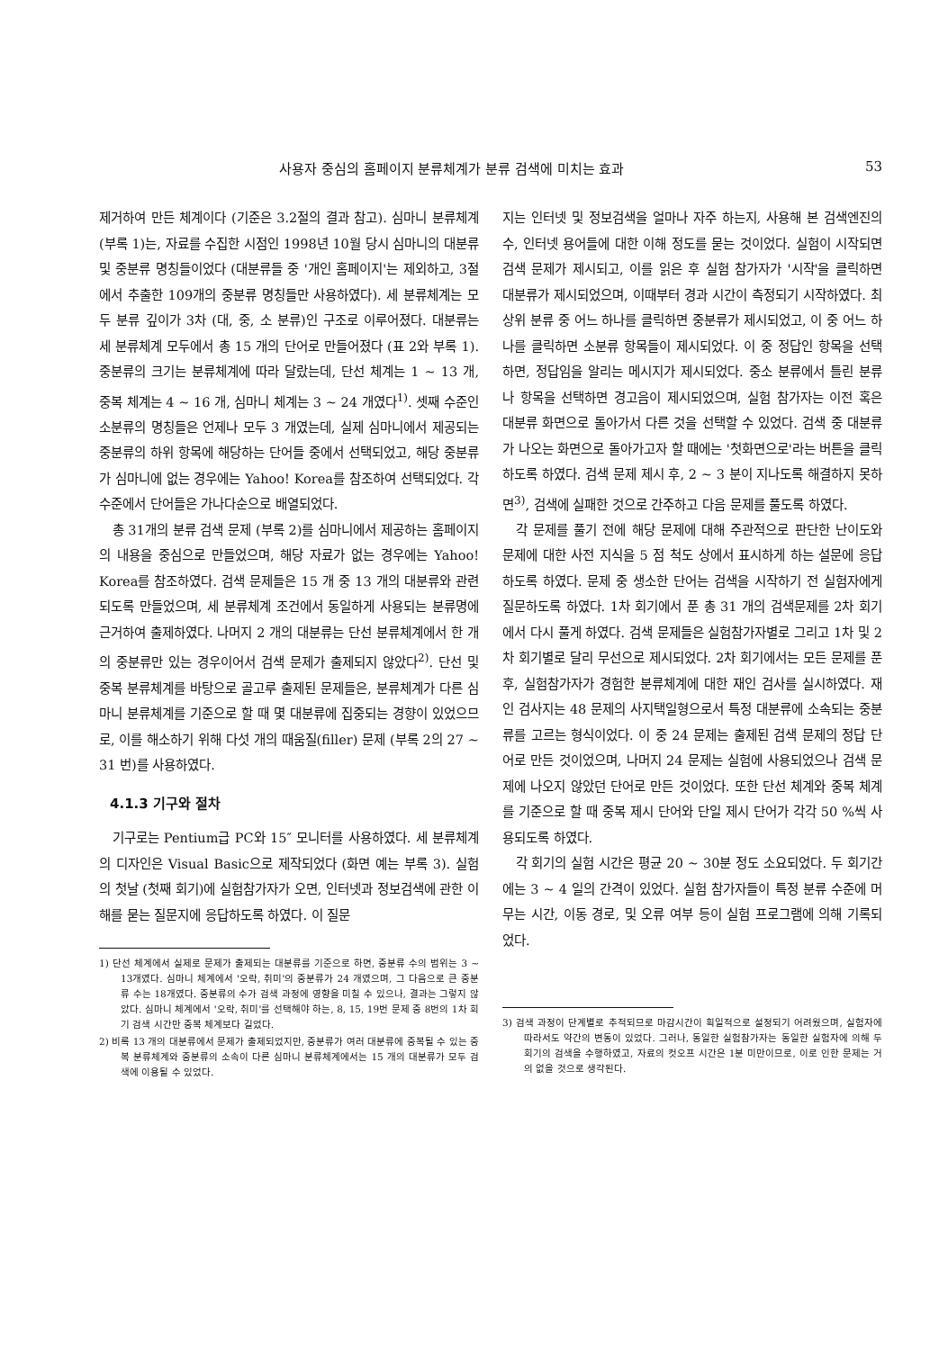사용자 중심의 홈페이지 분류체계가 분류 검색에 미치는 효과 53
제거하여 만든 체계이다 (기준은 3.2절의 결과 참고). 심마니 분류체계 (부록 1)는, 자료를 수집한 시점인 1998년 10월 당시 심마니의 대분류 및 중분류 명칭들이었다 (대분류들 중 '개인 홈페이지'는 제외하고, 3절에서 추출한 109개의 중분류 명칭들만 사용하였다). 세 분류체계는 모두 분류 깊이가 3차 (대, 중, 소 분류)인 구조로 이루어졌다. 대분류는 세 분류체계 모두에서 총 15 개의 단어로 만들어졌다 (표 2와 부록 1). 중분류의 크기는 분류체계에 따라 달랐는데, 단선 체계는 1 ~ 13 개, 중복 체계는 4 ~ 16 개, 심마니 체계는 3 ~ 24 개였다<sup>1)</sup>. 셋째 수준인 소분류의 명칭들은 언제나 모두 3 개였는데, 실제 심마니에서 제공되는 중분류의 하위 항목에 해당하는 단어들 중에서 선택되었고, 해당 중분류가 심마니에 없는 경우에는 Yahoo! Korea를 참조하여 선택되었다. 각 수준에서 단어들은 가나다순으로 배열되었다.
총 31개의 분류 검색 문제 (부록 2)를 심마니에서 제공하는 홈페이지의 내용을 중심으로 만들었으며, 해당 자료가 없는 경우에는 Yahoo! Korea를 참조하였다. 검색 문제들은 15 개 중 13 개의 대분류와 관련되도록 만들었으며, 세 분류체계 조건에서 동일하게 사용되는 분류명에 근거하여 출제하였다. 나머지 2 개의 대분류는 단선 분류체계에서 한 개의 중분류만 있는 경우이어서 검색 문제가 출제되지 않았다<sup>2)</sup>. 단선 및 중복 분류체계를 바탕으로 골고루 출제된 문제들은, 분류체계가 다른 심마니 분류체계를 기준으로 할 때 몇 대분류에 집중되는 경향이 있었으므로, 이를 해소하기 위해 다섯 개의 때움질(filler) 문제 (부록 2의 27 ~ 31 번)를 사용하였다.
4.1.3 기구와 절차
기구로는 Pentium급 PC와 15″ 모니터를 사용하였다. 세 분류체계의 디자인은 Visual Basic으로 제작되었다 (화면 예는 부록 3). 실험의 첫날 (첫째 회기)에 실험참가자가 오면, 인터넷과 정보검색에 관한 이해를 묻는 질문지에 응답하도록 하였다. 이 질문
1) 단선 체계에서 실제로 문제가 출제되는 대분류를 기준으로 하면, 중분류 수의 범위는 3 ~ 13개였다. 심마니 체계에서 '오락, 취미'의 중분류가 24 개였으며, 그 다음으로 큰 중분류 수는 18개였다. 중분류의 수가 검색 과정에 영향을 미칠 수 있으나, 결과는 그렇지 않았다. 심마니 체계에서 '오락, 취미'를 선택해야 하는, 8, 15, 19번 문제 중 8번의 1차 회기 검색 시간만 중복 체계보다 길었다.
2) 비록 13 개의 대분류에서 문제가 출제되었지만, 중분류가 여러 대분류에 중복될 수 있는 중복 분류체계와 중분류의 소속이 다른 심마니 분류체계에서는 15 개의 대분류가 모두 검색에 이용될 수 있었다.
지는 인터넷 및 정보검색을 얼마나 자주 하는지, 사용해 본 검색엔진의 수, 인터넷 용어들에 대한 이해 정도를 묻는 것이었다. 실험이 시작되면 검색 문제가 제시되고, 이를 읽은 후 실험 참가자가 '시작'을 클릭하면 대분류가 제시되었으며, 이때부터 경과 시간이 측정되기 시작하였다. 최상위 분류 중 어느 하나를 클릭하면 중분류가 제시되었고, 이 중 어느 하나를 클릭하면 소분류 항목들이 제시되었다. 이 중 정답인 항목을 선택하면, 정답임을 알리는 메시지가 제시되었다. 중소 분류에서 틀린 분류나 항목을 선택하면 경고음이 제시되었으며, 실험 참가자는 이전 혹은 대분류 화면으로 돌아가서 다른 것을 선택할 수 있었다. 검색 중 대분류가 나오는 화면으로 돌아가고자 할 때에는 '첫화면으로'라는 버튼을 클릭하도록 하였다. 검색 문제 제시 후, 2 ~ 3 분이 지나도록 해결하지 못하면<sup>3)</sup>, 검색에 실패한 것으로 간주하고 다음 문제를 풀도록 하였다.
각 문제를 풀기 전에 해당 문제에 대해 주관적으로 판단한 난이도와 문제에 대한 사전 지식을 5 점 척도 상에서 표시하게 하는 설문에 응답하도록 하였다. 문제 중 생소한 단어는 검색을 시작하기 전 실험자에게 질문하도록 하였다. 1차 회기에서 푼 총 31 개의 검색문제를 2차 회기에서 다시 풀게 하였다. 검색 문제들은 실험참가자별로 그리고 1차 및 2차 회기별로 달리 무선으로 제시되었다. 2차 회기에서는 모든 문제를 푼 후, 실험참가자가 경험한 분류체계에 대한 재인 검사를 실시하였다. 재인 검사지는 48 문제의 사지택일형으로서 특정 대분류에 소속되는 중분류를 고르는 형식이었다. 이 중 24 문제는 출제된 검색 문제의 정답 단어로 만든 것이었으며, 나머지 24 문제는 실험에 사용되었으나 검색 문제에 나오지 않았던 단어로 만든 것이었다. 또한 단선 체계와 중복 체계를 기준으로 할 때 중복 제시 단어와 단일 제시 단어가 각각 50 %씩 사용되도록 하였다.
각 회기의 실험 시간은 평균 20 ~ 30분 정도 소요되었다. 두 회기간에는 3 ~ 4 일의 간격이 있었다. 실험 참가자들이 특정 분류 수준에 머무는 시간, 이동 경로, 및 오류 여부 등이 실험 프로그램에 의해 기록되었다.
3) 검색 과정이 단계별로 추적되므로 마감시간이 획일적으로 설정되기 어려웠으며, 실험자에 따라서도 약간의 변동이 있었다. 그러나, 동일한 실험참가자는 동일한 실험자에 의해 두 회기의 검색을 수행하였고, 자료의 컷오프 시간은 1분 미만이므로, 이로 인한 문제는 거의 없을 것으로 생각된다.